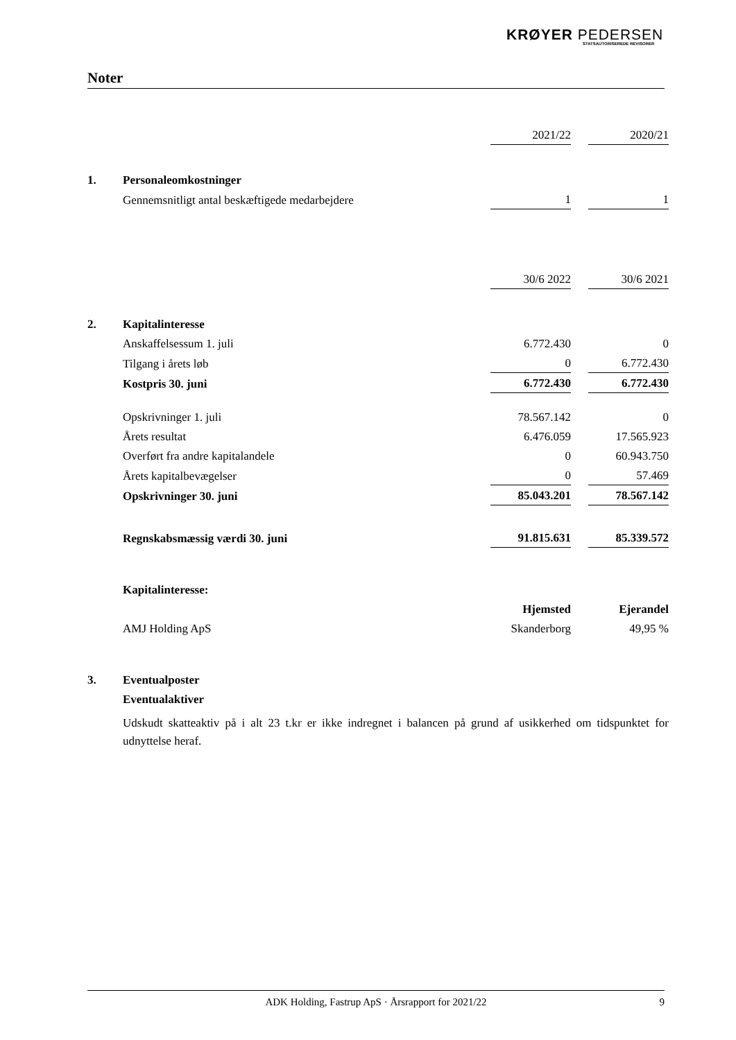KRØYER PEDERSEN
STATSAUTORISEREDE REVISORER
Noter
| | | 2021/22 | | 2020/21 |
| 1. | Personaleomkostninger | | | |
| | Gennemsnitligt antal beskæftigede medarbejdere | 1 | | 1 |
| | | 30/6 2022 | | 30/6 2021 |
| 2. | Kapitalinteresse | | | |
| | Anskaffelsessum 1. juli | 6.772.430 | | 0 |
| | Tilgang i årets løb | 0 | | 6.772.430 |
| | Kostpris 30. juni | 6.772.430 | | 6.772.430 |
| | Opskrivninger 1. juli | 78.567.142 | | 0 |
| | Årets resultat | 6.476.059 | | 17.565.923 |
| | Overført fra andre kapitalandele | 0 | | 60.943.750 |
| | Årets kapitalbevægelser | 0 | | 57.469 |
| | Opskrivninger 30. juni | 85.043.201 | | 78.567.142 |
| | Regnskabsmæssig værdi 30. juni | 91.815.631 | | 85.339.572 |
| | Kapitalinteresse: | | | |
| | | Hjemsted | | Ejerandel |
| | AMJ Holding ApS | Skanderborg | | 49,95 % |
| 3. | Eventualposter | | | |
| | Eventualaktiver | | | |
| | Udskudt skatteaktiv på i alt 23 t.kr er ikke indregnet i balancen på grund af usikkerhed om tidspunktet for udnyttelse heraf. | | | |
ADK Holding, Fastrup ApS · Årsrapport for 2021/22 9